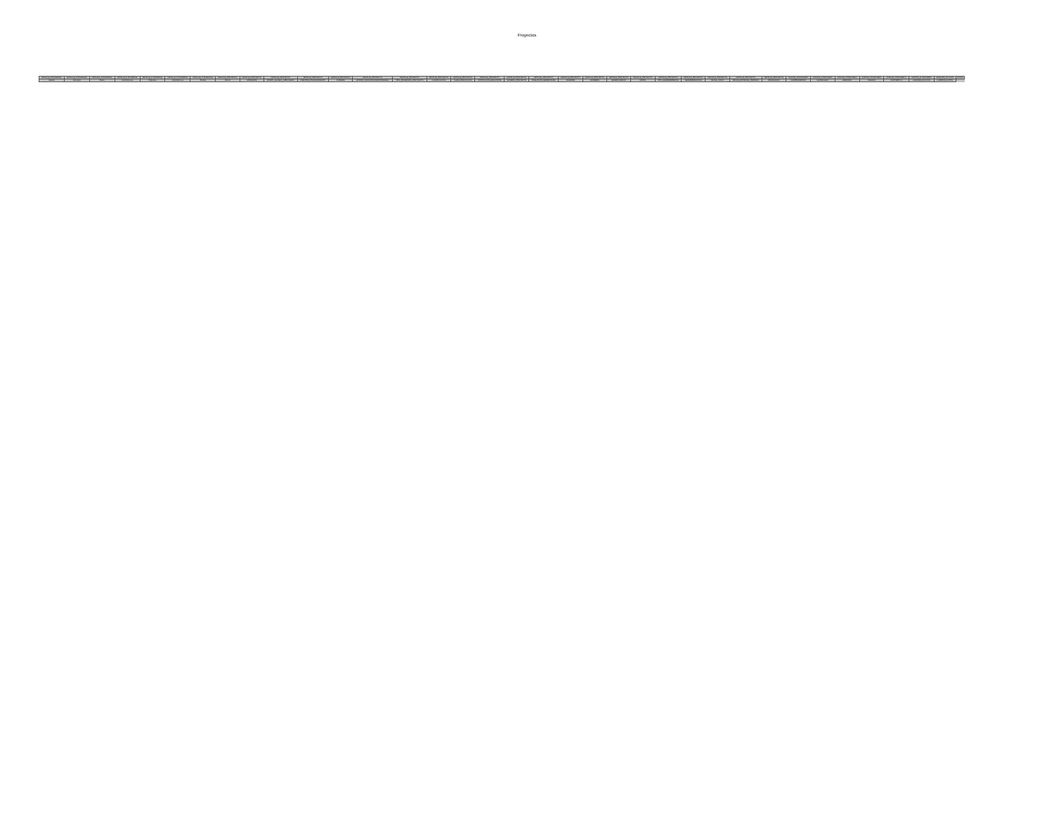Proyectos
| DETALLE_P ROGRAMA | DETALLE_P ROGRAMA | DETALLE_P ROGRAMA | DETALLE_P ROGRAMA | DETALLE_P ROGRAMA | DETALLE_P ROGRAMA | DETALLE_P ROGRAMA | DETALLE_PROYECTO | DETALLE_PROYECTO | DETALLE_PROYECTO | DETALLE_PROYECTO | DETALLE_PROYECTO | DETALLE_PROYECTO | DETALLE_PROYECTO | DETALLE_PROYECTO | DETALLE_PROYECTO | DETALLE_PROYECTO | DETALLE_PROYECTO | DETALLE_PROYECTO | DETALLE_PROYECTO | DETALLE_PROYECTO | DETALLE_PROYECTO | DETALLE_PROYECTO | DETALLE_PROYECTO | DETALLE_PROYECTO | DETALLE_PROYECTO | DETALLE_PROYECTO | DETALLE_PROYECTO | AVANCE_FINANCIERO | AVANCE_FINANCIERO | AVANCE_FINANCIERO | AVANCE_FINANCIERO | AVANCE_FINANCIER O | AVANCE_FI NANCIERO | AVANCES_FIS ICOS | FOTOS |
| --- | --- | --- | --- | --- | --- | --- | --- | --- | --- | --- | --- | --- | --- | --- | --- | --- | --- | --- | --- | --- | --- | --- | --- | --- | --- | --- | --- | --- | --- | --- | --- | --- | --- | --- | --- |
| Estado | Municipio | Ramo | Ciclo Recurso | Programa | Dependen cia | Partida | FOLIO | CATEGORIA | MONTO_GLOBAL_APRO BADO | FUENTES_FINANCIAMIENTO | NOMBRE | ESTADO_MUNICIPIO RESPONSABLE | TIPO_PROGRAMA_PRO YECTO | CLASIFICACION | SUBCLASIFICACION | INSTITUCION_EJECUTORA | NUMERO_PROYECTO | POBLACION_BENEFICIADA | MUJERES | HOMBRES | BENEFICIARIOS | METAS | TIPO_GEOREFERENCIA | GEOREFERENCIAS | FECHA_INICIO | FECHA_ESTIMADA_TERMINO | RECAUDADO | COMPROMETIDO | DEVENGADO | EJERCIDO | PAGADO | CONTRATO S | AVANCES_FIS ICOS | CARPETA_FOTOS | |